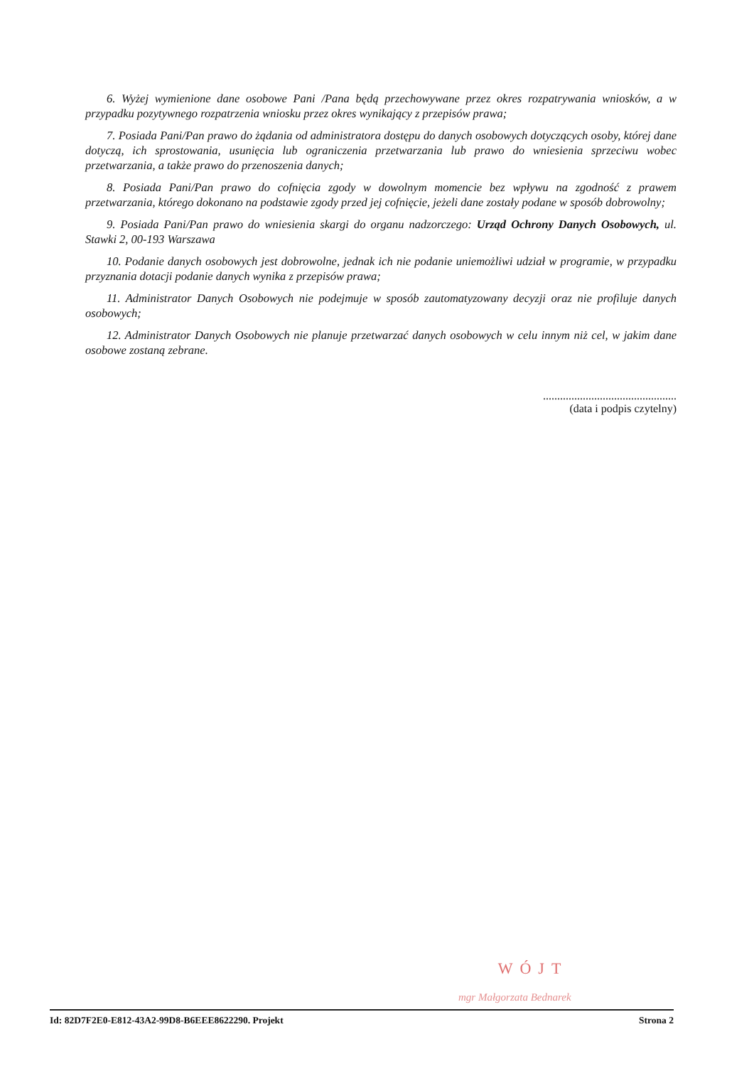6. Wyżej wymienione dane osobowe Pani /Pana będą przechowywane przez okres rozpatrywania wniosków, a w przypadku pozytywnego rozpatrzenia wniosku przez okres wynikający z przepisów prawa;
7. Posiada Pani/Pan prawo do żądania od administratora dostępu do danych osobowych dotyczących osoby, której dane dotyczą, ich sprostowania, usunięcia lub ograniczenia przetwarzania lub prawo do wniesienia sprzeciwu wobec przetwarzania, a także prawo do przenoszenia danych;
8. Posiada Pani/Pan prawo do cofnięcia zgody w dowolnym momencie bez wpływu na zgodność z prawem przetwarzania, którego dokonano na podstawie zgody przed jej cofnięcie, jeżeli dane zostały podane w sposób dobrowolny;
9. Posiada Pani/Pan prawo do wniesienia skargi do organu nadzorczego: Urząd Ochrony Danych Osobowych, ul. Stawki 2, 00-193 Warszawa
10. Podanie danych osobowych jest dobrowolne, jednak ich nie podanie uniemożliwi udział w programie, w przypadku przyznania dotacji podanie danych wynika z przepisów prawa;
11. Administrator Danych Osobowych nie podejmuje w sposób zautomatyzowany decyzji oraz nie profiluje danych osobowych;
12. Administrator Danych Osobowych nie planuje przetwarzać danych osobowych w celu innym niż cel, w jakim dane osobowe zostaną zebrane.
...............................................
(data i podpis czytelny)
WÓJT
mgr Małgorzata Bednarek
Id: 82D7F2E0-E812-43A2-99D8-B6EEE8622290. Projekt Strona 2